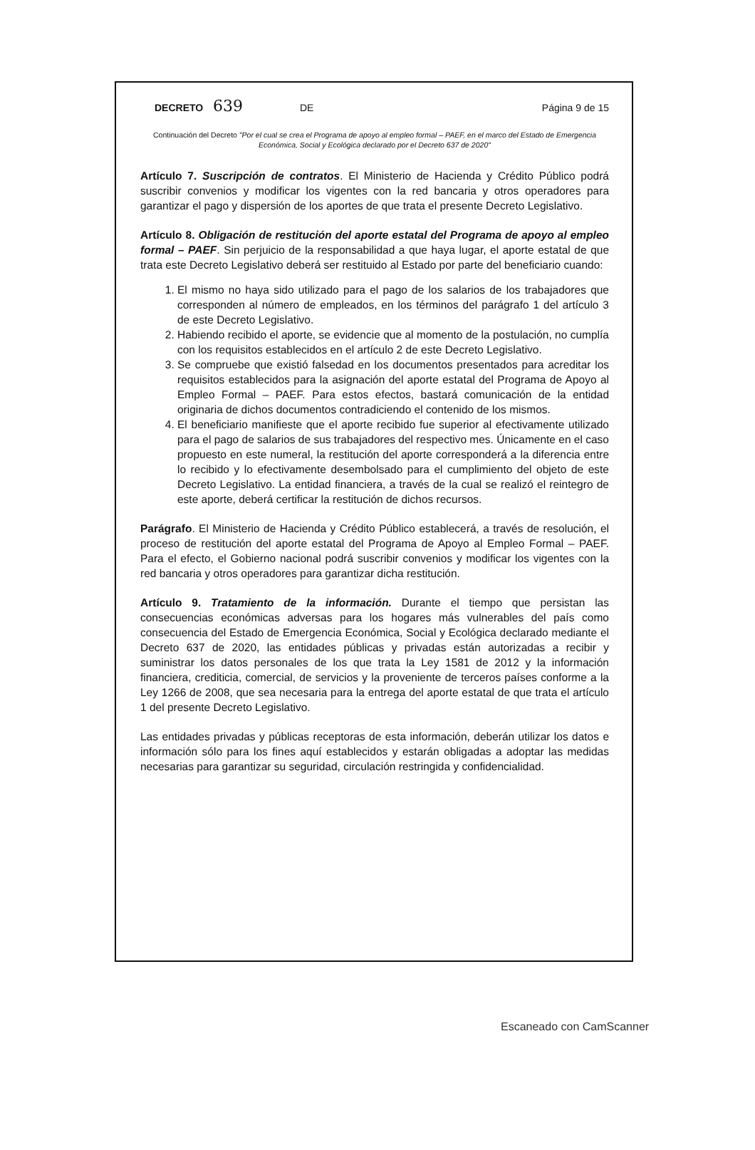DECRETO 639 DE Página 9 de 15
Continuación del Decreto "Por el cual se crea el Programa de apoyo al empleo formal – PAEF, en el marco del Estado de Emergencia Económica, Social y Ecológica declarado por el Decreto 637 de 2020"
Artículo 7. Suscripción de contratos. El Ministerio de Hacienda y Crédito Público podrá suscribir convenios y modificar los vigentes con la red bancaria y otros operadores para garantizar el pago y dispersión de los aportes de que trata el presente Decreto Legislativo.
Artículo 8. Obligación de restitución del aporte estatal del Programa de apoyo al empleo formal – PAEF. Sin perjuicio de la responsabilidad a que haya lugar, el aporte estatal de que trata este Decreto Legislativo deberá ser restituido al Estado por parte del beneficiario cuando:
1. El mismo no haya sido utilizado para el pago de los salarios de los trabajadores que corresponden al número de empleados, en los términos del parágrafo 1 del artículo 3 de este Decreto Legislativo.
2. Habiendo recibido el aporte, se evidencie que al momento de la postulación, no cumplía con los requisitos establecidos en el artículo 2 de este Decreto Legislativo.
3. Se compruebe que existió falsedad en los documentos presentados para acreditar los requisitos establecidos para la asignación del aporte estatal del Programa de Apoyo al Empleo Formal – PAEF. Para estos efectos, bastará comunicación de la entidad originaria de dichos documentos contradiciendo el contenido de los mismos.
4. El beneficiario manifieste que el aporte recibido fue superior al efectivamente utilizado para el pago de salarios de sus trabajadores del respectivo mes. Únicamente en el caso propuesto en este numeral, la restitución del aporte corresponderá a la diferencia entre lo recibido y lo efectivamente desembolsado para el cumplimiento del objeto de este Decreto Legislativo. La entidad financiera, a través de la cual se realizó el reintegro de este aporte, deberá certificar la restitución de dichos recursos.
Parágrafo. El Ministerio de Hacienda y Crédito Público establecerá, a través de resolución, el proceso de restitución del aporte estatal del Programa de Apoyo al Empleo Formal – PAEF. Para el efecto, el Gobierno nacional podrá suscribir convenios y modificar los vigentes con la red bancaria y otros operadores para garantizar dicha restitución.
Artículo 9. Tratamiento de la información. Durante el tiempo que persistan las consecuencias económicas adversas para los hogares más vulnerables del país como consecuencia del Estado de Emergencia Económica, Social y Ecológica declarado mediante el Decreto 637 de 2020, las entidades públicas y privadas están autorizadas a recibir y suministrar los datos personales de los que trata la Ley 1581 de 2012 y la información financiera, crediticia, comercial, de servicios y la proveniente de terceros países conforme a la Ley 1266 de 2008, que sea necesaria para la entrega del aporte estatal de que trata el artículo 1 del presente Decreto Legislativo.
Las entidades privadas y públicas receptoras de esta información, deberán utilizar los datos e información sólo para los fines aquí establecidos y estarán obligadas a adoptar las medidas necesarias para garantizar su seguridad, circulación restringida y confidencialidad.
Escaneado con CamScanner